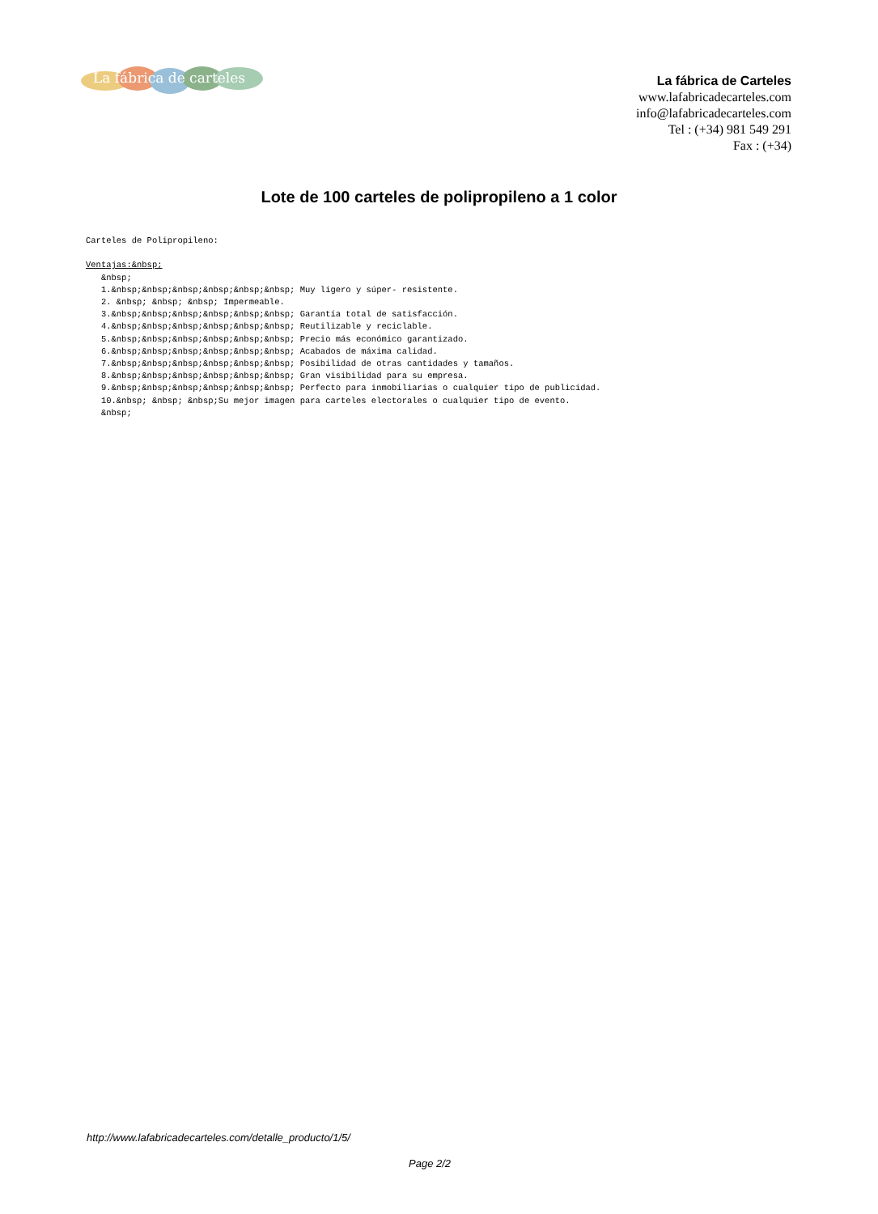La fábrica de carteles
La fábrica de Carteles
www.lafabricadecarteles.com
info@lafabricadecarteles.com
Tel : (+34) 981 549 291
Fax : (+34)
Lote de 100 carteles de polipropileno a 1 color
Carteles de Polipropileno: Ventajas:&nbsp; &nbsp; 1.&nbsp;&nbsp;&nbsp;&nbsp;&nbsp;&nbsp; Muy ligero y súper- resistente. 2. &nbsp; &nbsp; &nbsp; Impermeable. 3.&nbsp;&nbsp;&nbsp;&nbsp;&nbsp;&nbsp; Garantía total de satisfacción. 4.&nbsp;&nbsp;&nbsp;&nbsp;&nbsp;&nbsp; Reutilizable y reciclable. 5.&nbsp;&nbsp;&nbsp;&nbsp;&nbsp;&nbsp; Precio más económico garantizado. 6.&nbsp;&nbsp;&nbsp;&nbsp;&nbsp;&nbsp; Acabados de máxima calidad. 7.&nbsp;&nbsp;&nbsp;&nbsp;&nbsp;&nbsp; Posibilidad de otras cantidades y tamaños. 8.&nbsp;&nbsp;&nbsp;&nbsp;&nbsp;&nbsp; Gran visibilidad para su empresa. 9.&nbsp;&nbsp;&nbsp;&nbsp;&nbsp;&nbsp; Perfecto para inmobiliarias o cualquier tipo de publicidad. 10.&nbsp; &nbsp; &nbsp;Su mejor imagen para carteles electorales o cualquier tipo de evento. &nbsp;
http://www.lafabricadecarteles.com/detalle_producto/1/5/
Page 2/2